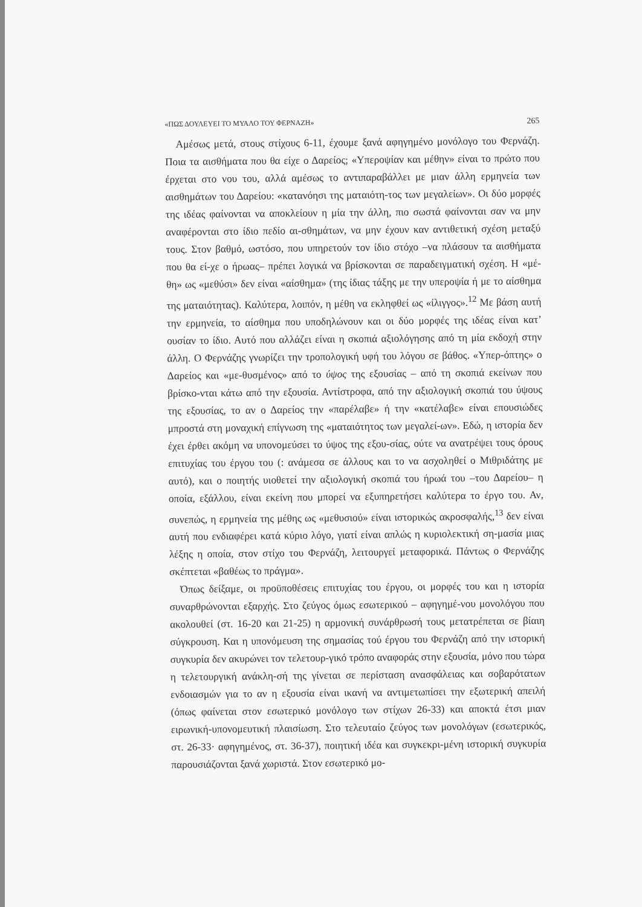«ΠΩΣ ΔΟΥΛΕΥΕΙ ΤΟ ΜΥΑΛΟ ΤΟΥ ΦΕΡΝΑΖΗ» 265
Αμέσως μετά, στους στίχους 6-11, έχουμε ξανά αφηγημένο μονόλογο του Φερνάζη. Ποια τα αισθήματα που θα είχε ο Δαρείος; «Υπεροψίαν και μέθην» είναι το πρώτο που έρχεται στο νου του, αλλά αμέσως το αντιπαραβάλλει με μιαν άλλη ερμηνεία των αισθημάτων του Δαρείου: «κατανόησι της ματαιότη-τος των μεγαλείων». Οι δύο μορφές της ιδέας φαίνονται να αποκλείουν η μία την άλλη, πιο σωστά φαίνονται σαν να μην αναφέρονται στο ίδιο πεδίο αι-σθημάτων, να μην έχουν καν αντιθετική σχέση μεταξύ τους. Στον βαθμό, ωστόσο, που υπηρετούν τον ίδιο στόχο –να πλάσουν τα αισθήματα που θα εί-χε ο ήρωας– πρέπει λογικά να βρίσκονται σε παραδειγματική σχέση. Η «μέ-θη» ως «μεθύσι» δεν είναι «αίσθημα» (της ίδιας τάξης με την υπεροψία ή με το αίσθημα της ματαιότητας). Καλύτερα, λοιπόν, η μέθη να εκληφθεί ως «ίλιγγος».<sup>12</sup> Με βάση αυτή την ερμηνεία, το αίσθημα που υποδηλώνουν και οι δύο μορφές της ιδέας είναι κατ’ ουσίαν το ίδιο. Αυτό που αλλάζει είναι η σκοπιά αξιολόγησης από τη μία εκδοχή στην άλλη. Ο Φερνάζης γνωρίζει την τροπολογική υφή του λόγου σε βάθος. «Υπερ-όπτης» ο Δαρείος και «με-θυσμένος» από το ύψος της εξουσίας – από τη σκοπιά εκείνων που βρίσκο-νται κάτω από την εξουσία. Αντίστροφα, από την αξιολογική σκοπιά του ύψους της εξουσίας, το αν ο Δαρείος την «παρέλαβε» ή την «κατέλαβε» είναι επουσιώδες μπροστά στη μοναχική επίγνωση της «ματαιότητος των μεγαλεί-ων». Εδώ, η ιστορία δεν έχει έρθει ακόμη να υπονομεύσει το ύψος της εξου-σίας, ούτε να ανατρέψει τους όρους επιτυχίας του έργου του (: ανάμεσα σε άλλους και το να ασχοληθεί ο Μιθριδάτης με αυτό), και ο ποιητής υιοθετεί την αξιολογική σκοπιά του ήρωά του –του Δαρείου– η οποία, εξάλλου, είναι εκείνη που μπορεί να εξυπηρετήσει καλύτερα το έργο του. Αν, συνεπώς, η ερμηνεία της μέθης ως «μεθυσιού» είναι ιστορικώς ακροσφαλής,<sup>13</sup> δεν είναι αυτή που ενδιαφέρει κατά κύριο λόγο, γιατί είναι απλώς η κυριολεκτική ση-μασία μιας λέξης η οποία, στον στίχο του Φερνάζη, λειτουργεί μεταφορικά. Πάντως ο Φερνάζης σκέπτεται «βαθέως το πράγμα».
Όπως δείξαμε, οι προϋποθέσεις επιτυχίας του έργου, οι μορφές του και η ιστορία συναρθρώνονται εξαρχής. Στο ζεύγος όμως εσωτερικού – αφηγημέ-νου μονολόγου που ακολουθεί (στ. 16-20 και 21-25) η αρμονική συνάρθρωσή τους μετατρέπεται σε βίαιη σύγκρουση. Και η υπονόμευση της σημασίας τού έργου του Φερνάζη από την ιστορική συγκυρία δεν ακυρώνει τον τελετουρ-γικό τρόπο αναφοράς στην εξουσία, μόνο που τώρα η τελετουργική ανάκλη-σή της γίνεται σε περίσταση ανασφάλειας και σοβαρότατων ενδοιασμών για το αν η εξουσία είναι ικανή να αντιμετωπίσει την εξωτερική απειλή (όπως φαίνεται στον εσωτερικό μονόλογο των στίχων 26-33) και αποκτά έτσι μιαν ειρωνική-υπονομευτική πλαισίωση. Στο τελευταίο ζεύγος των μονολόγων (εσωτερικός, στ. 26-33· αφηγημένος, στ. 36-37), ποιητική ιδέα και συγκεκρι-μένη ιστορική συγκυρία παρουσιάζονται ξανά χωριστά. Στον εσωτερικό μο-